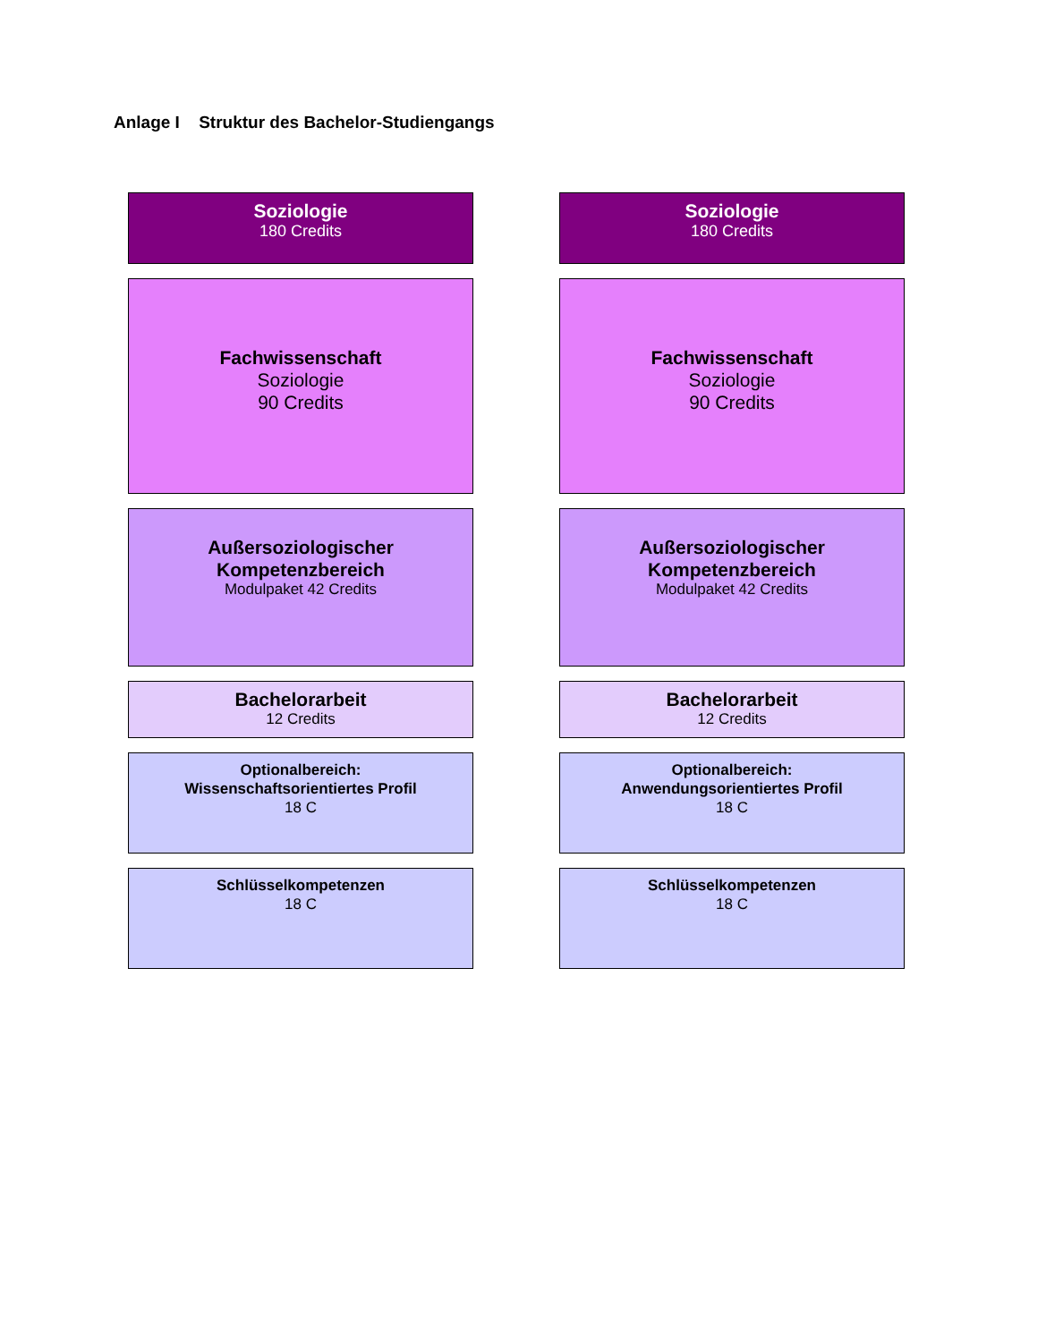Anlage I Struktur des Bachelor-Studiengangs
Soziologie
180 Credits
Fachwissenschaft
Soziologie
90 Credits
Außersoziologischer
Kompetenzbereich
Modulpaket 42 Credits
Bachelorarbeit
12 Credits
Optionalbereich:
Wissenschaftsorientiertes Profil
18 C
Schlüsselkompetenzen
18 C
Soziologie
180 Credits
Fachwissenschaft
Soziologie
90 Credits
Außersoziologischer
Kompetenzbereich
Modulpaket 42 Credits
Bachelorarbeit
12 Credits
Optionalbereich:
Anwendungsorientiertes Profil
18 C
Schlüsselkompetenzen
18 C